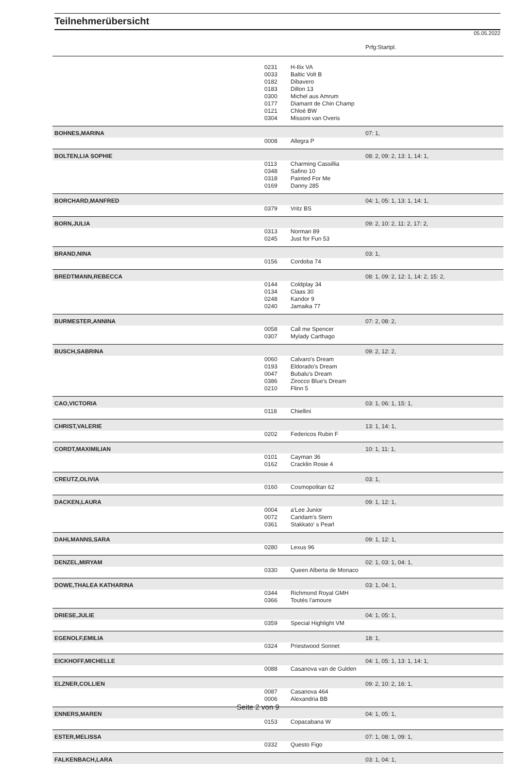Teilnehmerübersicht
05.05.2022
| | | | Prfg:Startpl. |
| | 0231 | H-Ilix VA | |
| | 0033 | Baltic Volt B | |
| | 0182 | Dibavero | |
| | 0183 | Dillon 13 | |
| | 0300 | Michel aus Amrum | |
| | 0177 | Diamant de Chin Champ | |
| | 0121 | Chloé BW | |
| | 0304 | Missoni van Overis | |
| BOHNES,MARINA | | | 07: 1, |
| | 0008 | Allegra P | |
| BOLTEN,LIA SOPHIE | | | 08: 2, 09: 2, 13: 1, 14: 1, |
| | 0113 | Charming Cassillia | |
| | 0348 | Safino 10 | |
| | 0318 | Painted For Me | |
| | 0169 | Danny 285 | |
| BORCHARD,MANFRED | | | 04: 1, 05: 1, 13: 1, 14: 1, |
| | 0379 | Vritz BS | |
| BORN,JULIA | | | 09: 2, 10: 2, 11: 2, 17: 2, |
| | 0313 | Norman 89 | |
| | 0245 | Just for Fun 53 | |
| BRAND,NINA | | | 03: 1, |
| | 0156 | Cordoba 74 | |
| BREDTMANN,REBECCA | | | 08: 1, 09: 2, 12: 1, 14: 2, 15: 2, |
| | 0144 | Coldplay 34 | |
| | 0134 | Claas 30 | |
| | 0248 | Kandor 9 | |
| | 0240 | Jamaika 77 | |
| BURMESTER,ANNINA | | | 07: 2, 08: 2, |
| | 0058 | Call me Spencer | |
| | 0307 | Mylady Carthago | |
| BUSCH,SABRINA | | | 09: 2, 12: 2, |
| | 0060 | Calvaro's Dream | |
| | 0193 | Eldorado's Dream | |
| | 0047 | Bubalu's Dream | |
| | 0386 | Zirocco Blue's Dream | |
| | 0210 | Flinn 5 | |
| CAO,VICTORIA | | | 03: 1, 06: 1, 15: 1, |
| | 0118 | Chiellini | |
| CHRIST,VALERIE | | | 13: 1, 14: 1, |
| | 0202 | Federicos Rubin F | |
| CORDT,MAXIMILIAN | | | 10: 1, 11: 1, |
| | 0101 | Cayman 36 | |
| | 0162 | Cracklin Rosie 4 | |
| CREUTZ,OLIVIA | | | 03: 1, |
| | 0160 | Cosmopolitan 62 | |
| DACKEN,LAURA | | | 09: 1, 12: 1, |
| | 0004 | a'Lee Junior | |
| | 0072 | Caridam's Stern | |
| | 0361 | Stakkato' s Pearl | |
| DAHLMANNS,SARA | | | 09: 1, 12: 1, |
| | 0280 | Lexus 96 | |
| DENZEL,MIRYAM | | | 02: 1, 03: 1, 04: 1, |
| | 0330 | Queen Alberta de Monaco | |
| DOWE,THALEA KATHARINA | | | 03: 1, 04: 1, |
| | 0344 | Richmond Royal GMH | |
| | 0366 | Toutés l'amoure | |
| DRIESE,JULIE | | | 04: 1, 05: 1, |
| | 0359 | Special Highlight VM | |
| EGENOLF,EMILIA | | | 18: 1, |
| | 0324 | Priestwood Sonnet | |
| EICKHOFF,MICHELLE | | | 04: 1, 05: 1, 13: 1, 14: 1, |
| | 0088 | Casanova van de Gulden | |
| ELZNER,COLLIEN | | | 09: 2, 10: 2, 16: 1, |
| | 0087 | Casanova 464 | |
| | 0006 | Alexandria BB | |
| ENNERS,MAREN | | | 04: 1, 05: 1, |
| | 0153 | Copacabana W | |
| ESTER,MELISSA | | | 07: 1, 08: 1, 09: 1, |
| | 0332 | Questo Figo | |
| FALKENBACH,LARA | | | 03: 1, 04: 1, |
Seite 2 von 9